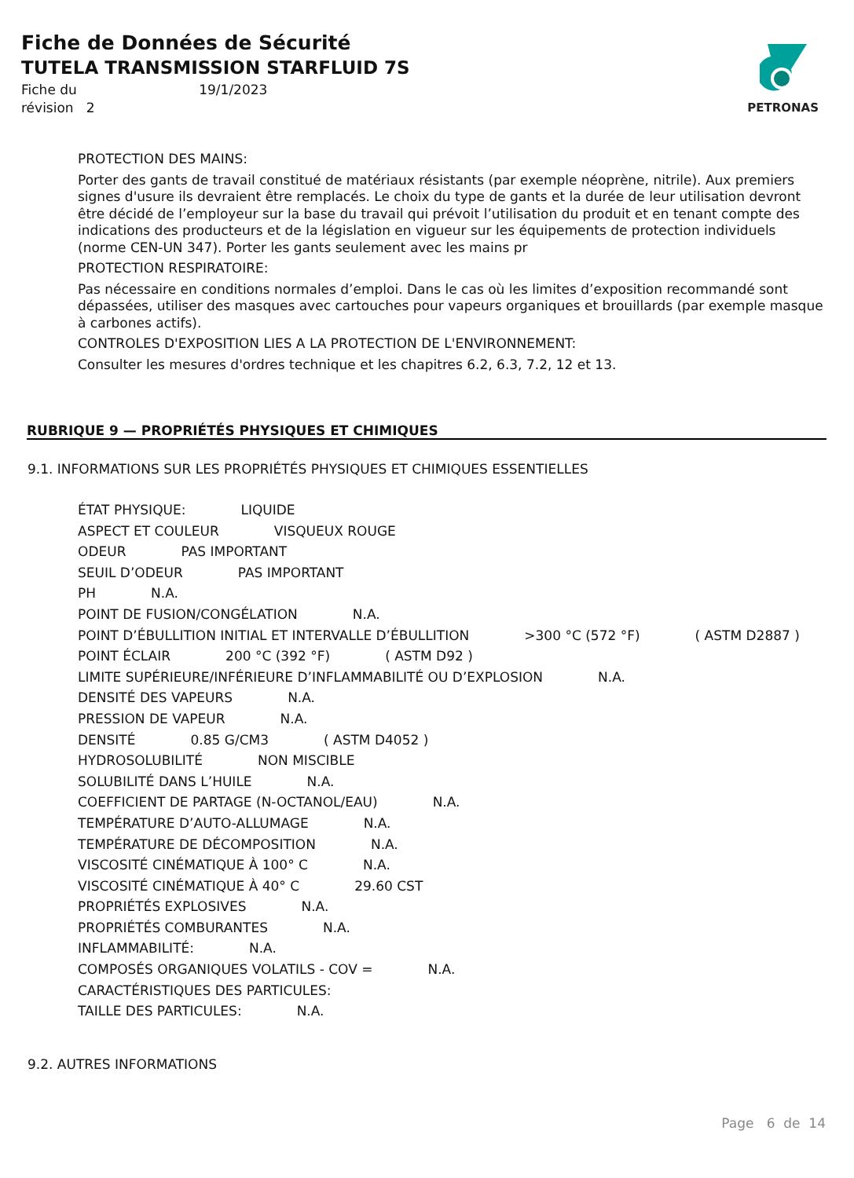Fiche de Données de Sécurité
TUTELA TRANSMISSION STARFLUID 7S
Fiche du 19/1/2023
révision 2
PETRONAS
PROTECTION DES MAINS:
Porter des gants de travail constitué de matériaux résistants (par exemple néoprène, nitrile). Aux premiers signes d'usure ils devraient être remplacés. Le choix du type de gants et la durée de leur utilisation devront être décidé de l’employeur sur la base du travail qui prévoit l’utilisation du produit et en tenant compte des indications des producteurs et de la législation en vigueur sur les équipements de protection individuels (norme CEN-UN 347). Porter les gants seulement avec les mains pr
PROTECTION RESPIRATOIRE:
Pas nécessaire en conditions normales d’emploi. Dans le cas où les limites d’exposition recommandé sont dépassées, utiliser des masques avec cartouches pour vapeurs organiques et brouillards (par exemple masque à carbones actifs).
CONTROLES D'EXPOSITION LIES A LA PROTECTION DE L'ENVIRONNEMENT:
Consulter les mesures d'ordres technique et les chapitres 6.2, 6.3, 7.2, 12 et 13.
RUBRIQUE 9 — PROPRIÉTÉS PHYSIQUES ET CHIMIQUES
9.1. INFORMATIONS SUR LES PROPRIÉTÉS PHYSIQUES ET CHIMIQUES ESSENTIELLES
ÉTAT PHYSIQUE: LIQUIDE
ASPECT ET COULEUR VISQUEUX ROUGE
ODEUR PAS IMPORTANT
SEUIL D’ODEUR PAS IMPORTANT
PH N.A.
POINT DE FUSION/CONGÉLATION N.A.
POINT D’ÉBULLITION INITIAL ET INTERVALLE D’ÉBULLITION >300 °C (572 °F) ( ASTM D2887 )
POINT ÉCLAIR 200 °C (392 °F) ( ASTM D92 )
LIMITE SUPÉRIEURE/INFÉRIEURE D’INFLAMMABILITÉ OU D’EXPLOSION N.A.
DENSITÉ DES VAPEURS N.A.
PRESSION DE VAPEUR N.A.
DENSITÉ 0.85 G/CM3 ( ASTM D4052 )
HYDROSOLUBILITÉ NON MISCIBLE
SOLUBILITÉ DANS L’HUILE N.A.
COEFFICIENT DE PARTAGE (N-OCTANOL/EAU) N.A.
TEMPÉRATURE D’AUTO-ALLUMAGE N.A.
TEMPÉRATURE DE DÉCOMPOSITION N.A.
VISCOSITÉ CINÉMATIQUE À 100° C N.A.
VISCOSITÉ CINÉMATIQUE À 40° C 29.60 CST
PROPRIÉTÉS EXPLOSIVES N.A.
PROPRIÉTÉS COMBURANTES N.A.
INFLAMMABILITÉ: N.A.
COMPOSÉS ORGANIQUES VOLATILS - COV = N.A.
CARACTÉRISTIQUES DES PARTICULES:
TAILLE DES PARTICULES: N.A.
9.2. AUTRES INFORMATIONS
Page 6 de 14